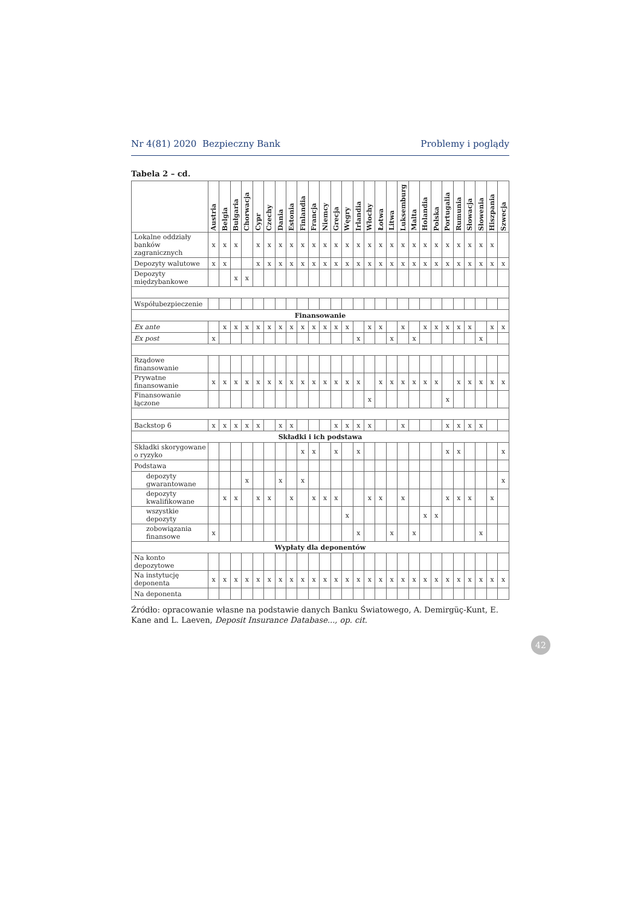Nr 4(81) 2020 Bezpieczny Bank Problemy i poglądy
Tabela 2 – cd.
| | Austria | Belgia | Bułgaria | Chorwacja | Cypr | Czechy | Dania | Estonia | Finlandia | Francja | Niemcy | Grecja | Węgry | Irlandia | Włochy | Łotwa | Litwa | Luksemburg | Malta | Holandia | Polska | Portugalia | Rumunia | Słowacja | Słowenia | Hiszpania | Szwecja |
| --- | --- | --- | --- | --- | --- | --- | --- | --- | --- | --- | --- | --- | --- | --- | --- | --- | --- | --- | --- | --- | --- | --- | --- | --- | --- | --- | --- |
| Lokalne oddziały banków zagranicznych | x | x | x | | x | x | x | x | x | x | x | x | x | x | x | x | x | x | x | x | x | x | x | x | x | x | |
| Depozyty walutowe | x | x | | | x | x | x | x | x | x | x | x | x | x | x | x | x | x | x | x | x | x | x | x | x | x | x |
| Depozyty międzybankowe | | | x | x | | | | | | | | | | | | | | | | | | | | | | | |
| Współubezpie­czenie | | | | | | | | | | | | | | | | | | | | | | | | | | | |
| Finansowanie | | | | | | | | | | | | | | | | | | | | | | | | | | | |
| Ex ante | | x | x | x | x | x | x | x | x | x | x | x | x | | x | x | | x | | x | x | x | x | x | | x | x |
| Ex post | x | | | | | | | | | | | | | x | | | x | | x | | | | | | x | | |
| Rządowe finansowanie | | | | | | | | | | | | | | | | | | | | | | | | | | | |
| Prywatne finansowanie | x | x | x | x | x | x | x | x | x | x | x | x | x | x | | x | x | x | x | x | x | | x | x | x | x | x |
| Finansowanie łączone | | | | | | | | | | | | | | | x | | | | | | | x | | | | | |
| Backstop 6 | x | x | x | x | x | | x | x | | | | x | x | x | x | | | x | | | | x | x | x | x | | |
| Składki i ich podstawa | | | | | | | | | | | | | | | | | | | | | | | | | | | |
| Składki skorygo­wane o ryzyko | | | | | | | | | x | x | | x | | x | | | | | | | | x | x | | | | x |
| Podstawa | | | | | | | | | | | | | | | | | | | | | | | | | | | |
| depozyty gwarantowane | | | | x | | | x | | x | | | | | | | | | | | | | | | | | | x |
| depozyty kwalifikowane | | x | x | | x | x | | x | | x | x | x | | | x | x | | x | | | | x | x | x | | x | |
| wszystkie depozyty | | | | | | | | | | | | | x | | | | | | | x | x | | | | | | |
| zobowiązania finansowe | x | | | | | | | | | | | | | x | | | x | | x | | | | | | x | | |
| Wypłaty dla deponentów | | | | | | | | | | | | | | | | | | | | | | | | | | | |
| Na konto depozytowe | | | | | | | | | | | | | | | | | | | | | | | | | | | |
| Na instytucję deponenta | x | x | x | x | x | x | x | x | x | x | x | x | x | x | x | x | x | x | x | x | x | x | x | x | x | x | x |
| Na deponenta | | | | | | | | | | | | | | | | | | | | | | | | | | | |
Źródło: opracowanie własne na podstawie danych Banku Światowego, A. Demirgüç-Kunt, E. Kane and L. Laeven, Deposit Insurance Database..., op. cit.
42